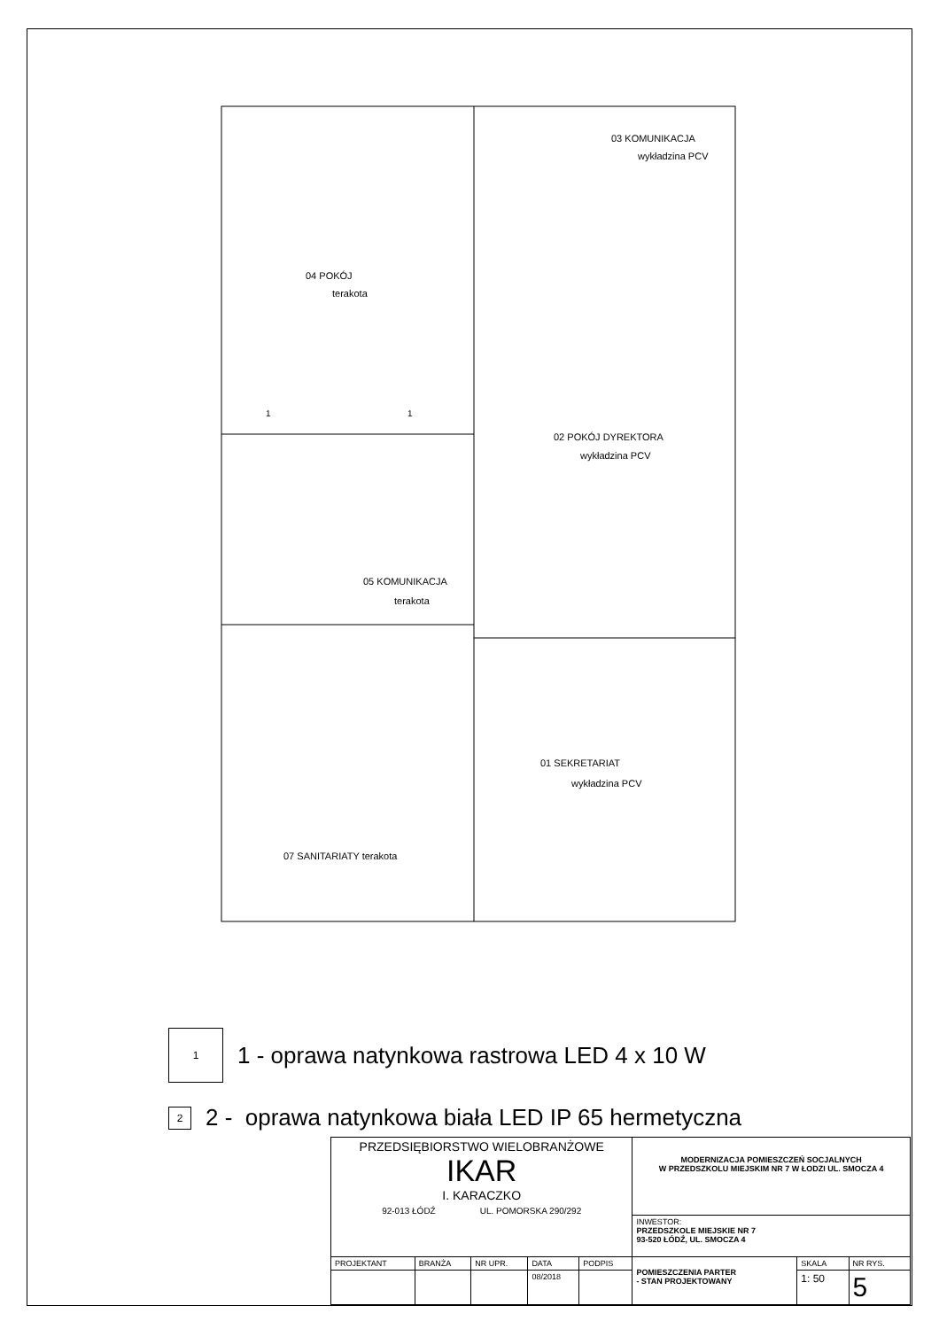04 POKÓJ
terakota
03 KOMUNIKACJA
wykładzina PCV
02 POKÓJ DYREKTORA
wykładzina PCV
05 KOMUNIKACJA
terakota
01 SEKRETARIAT
wykładzina PCV
07 SANITARIATY terakota
1
1
1
1 - oprawa natynkowa rastrowa LED 4 x 10 W
2
2 - oprawa natynkowa biała LED IP 65 hermetyczna
| PRZEDSIĘBIORSTWO WIELOBRANŻOWE IKAR I. KARACZKO 92-013 ŁÓDŹ UL. POMORSKA 290/292 | | | | | MODERNIZACJA POMIESZCZEŃ SOCJALNYCH W PRZEDSZKOLU MIEJSKIM NR 7 W ŁODZI UL. SMOCZA 4 | | |
| | | | | | INWESTOR: PRZEDSZKOLE MIEJSKIE NR 7 93-520 ŁÓDŹ, UL. SMOCZA 4 | | |
| PROJEKTANT | BRANŻA | NR UPR. | DATA | PODPIS | POMIESZCZENIA PARTER - STAN PROJEKTOWANY | SKALA | NR RYS. |
| | | | 08/2018 | | | 1: 50 | 5 |